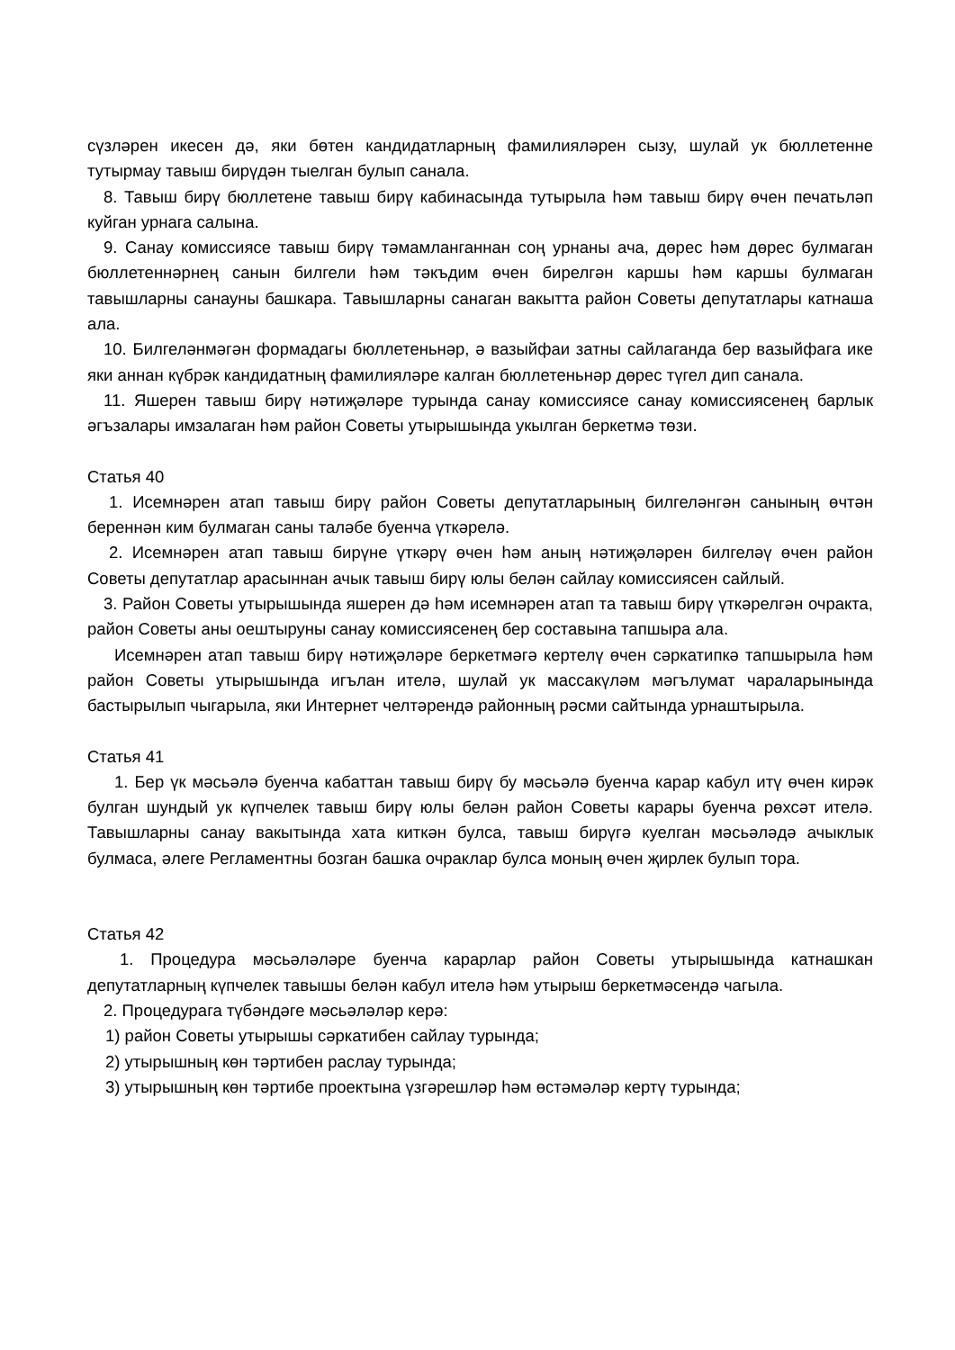сүзләрен икесен дә, яки бөтен кандидатларның фамилияләрен сызу, шулай ук бюллетенне тутырмау тавыш бирүдән тыелган булып санала.
8. Тавыш бирү бюллетене тавыш бирү кабинасында тутырыла һәм тавыш бирү өчен печатьләп куйган урнага салына.
9. Санау комиссиясе тавыш бирү тәмамланганнан соң урнаны ача, дөрес һәм дөрес булмаган бюллетеннәрнең санын билгели һәм тәкъдим өчен бирелгән каршы һәм каршы булмаган тавышларны санауны башкара. Тавышларны санаган вакытта район Советы депутатлары катнаша ала.
10. Билгеләнмәгән формадагы бюллетеньнәр, ә вазыйфаи затны сайлаганда бер вазыйфага ике яки аннан күбрәк кандидатның фамилияләре калган бюллетеньнәр дөрес түгел дип санала.
11. Яшерен тавыш бирү нәтиҗәләре турында санау комиссиясе санау комиссиясенең барлык әгъзалары имзалаган һәм район Советы утырышында укылган беркетмә төзи.
Статья 40
1. Исемнәрен атап тавыш бирү район Советы депутатларының билгеләнгән санының өчтән береннән ким булмаган саны таләбе буенча үткәрелә.
2. Исемнәрен атап тавыш бирүне үткәрү өчен һәм аның нәтиҗәләрен билгеләү өчен район Советы депутатлар арасыннан ачык тавыш бирү юлы белән сайлау комиссиясен сайлый.
3. Район Советы утырышында яшерен дә һәм исемнәрен атап та тавыш бирү үткәрелгән очракта, район Советы аны оештыруны санау комиссиясенең бер составына тапшыра ала.
Исемнәрен атап тавыш бирү нәтиҗәләре беркетмәгә кертелү өчен сәркатипкә тапшырыла һәм район Советы утырышында игълан ителә, шулай ук массакүләм мәгълумат чараларынында бастырылып чыгарыла, яки Интернет челтәрендә районның рәсми сайтында урнаштырыла.
Статья 41
1. Бер үк мәсьәлә буенча кабаттан тавыш бирү бу мәсьәлә буенча карар кабул итү өчен кирәк булган шундый ук күпчелек тавыш бирү юлы белән район Советы карары буенча рөхсәт ителә. Тавышларны санау вакытында хата киткән булса, тавыш бирүгә куелган мәсьәләдә ачыклык булмаса, әлеге Регламентны бозган башка очраклар булса моның өчен җирлек булып тора.
Статья 42
1. Процедура мәсьәләләре буенча карарлар район Советы утырышында катнашкан депутатларның күпчелек тавышы белән кабул ителә һәм утырыш беркетмәсендә чагыла.
2. Процедурага түбәндәге мәсьәләләр керә:
1) район Советы утырышы сәркатибен сайлау турында;
2) утырышның көн тәртибен раслау турында;
3) утырышның көн тәртибе проектына үзгәрешләр һәм өстәмәләр кертү турында;